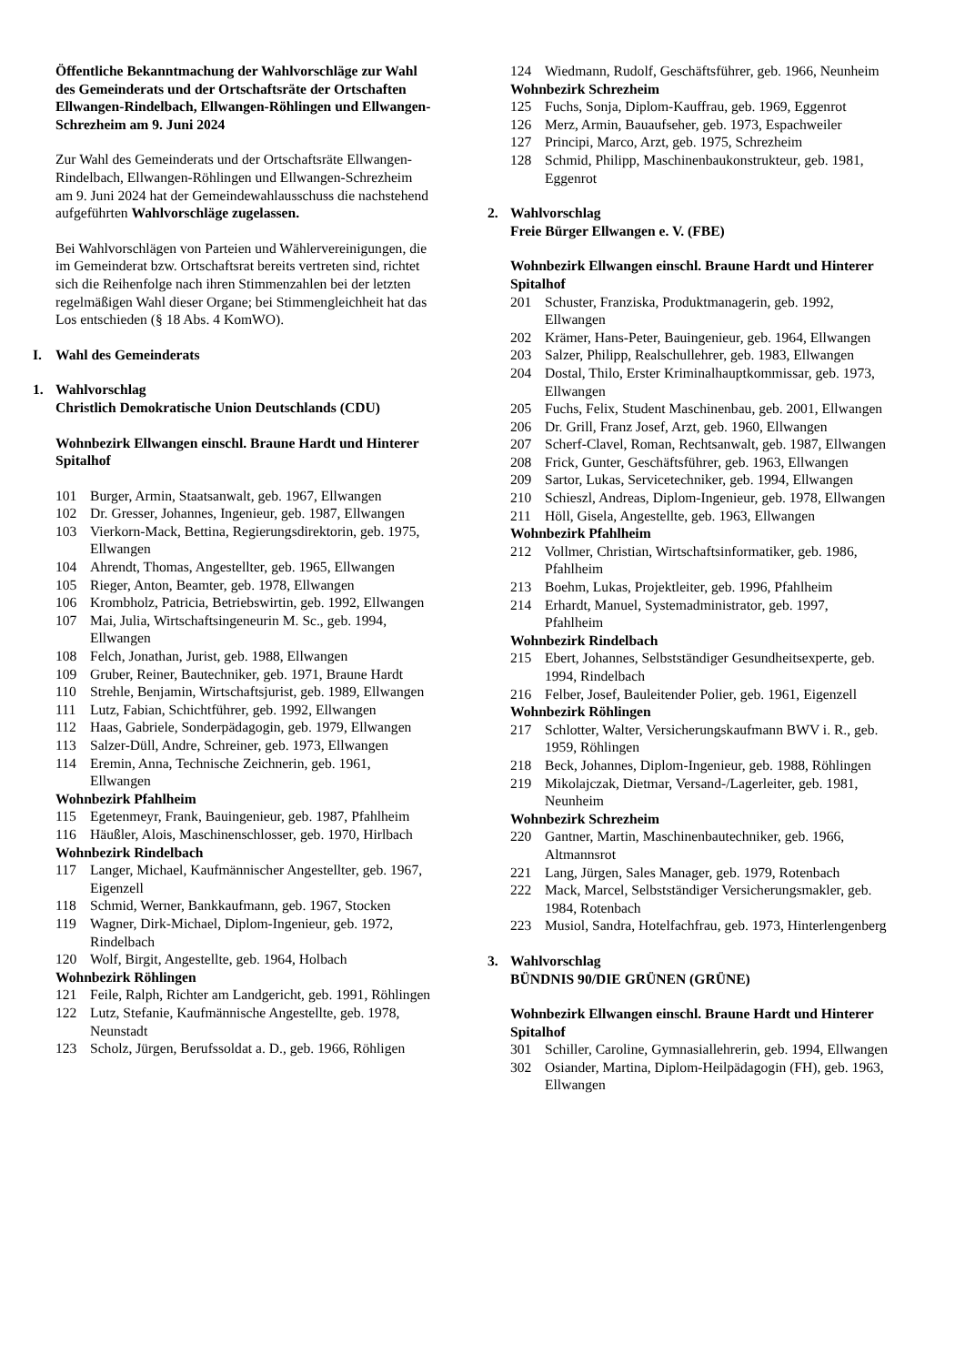Öffentliche Bekanntmachung der Wahlvorschläge zur Wahl des Gemeinderats und der Ortschaftsräte der Ortschaften Ellwangen-Rindelbach, Ellwangen-Röhlingen und Ellwangen-Schrezheim am 9. Juni 2024
Zur Wahl des Gemeinderats und der Ortschaftsräte Ellwangen-Rindelbach, Ellwangen-Röhlingen und Ellwangen-Schrezheim am 9. Juni 2024 hat der Gemeindewahlausschuss die nachstehend aufgeführten Wahlvorschläge zugelassen.
Bei Wahlvorschlägen von Parteien und Wählervereinigungen, die im Gemeinderat bzw. Ortschaftsrat bereits vertreten sind, richtet sich die Reihenfolge nach ihren Stimmenzahlen bei der letzten regelmäßigen Wahl dieser Organe; bei Stimmengleichheit hat das Los entschieden (§ 18 Abs. 4 KomWO).
I. Wahl des Gemeinderats
1. Wahlvorschlag
Christlich Demokratische Union Deutschlands (CDU)
Wohnbezirk Ellwangen einschl. Braune Hardt und Hinterer Spitalhof
101 Burger, Armin, Staatsanwalt, geb. 1967, Ellwangen
102 Dr. Gresser, Johannes, Ingenieur, geb. 1987, Ellwangen
103 Vierkorn-Mack, Bettina, Regierungsdirektorin, geb. 1975, Ellwangen
104 Ahrendt, Thomas, Angestellter, geb. 1965, Ellwangen
105 Rieger, Anton, Beamter, geb. 1978, Ellwangen
106 Krombholz, Patricia, Betriebswirtin, geb. 1992, Ellwangen
107 Mai, Julia, Wirtschaftsingeneurin M. Sc., geb. 1994, Ellwangen
108 Felch, Jonathan, Jurist, geb. 1988, Ellwangen
109 Gruber, Reiner, Bautechniker, geb. 1971, Braune Hardt
110 Strehle, Benjamin, Wirtschaftsjurist, geb. 1989, Ellwangen
111 Lutz, Fabian, Schichtführer, geb. 1992, Ellwangen
112 Haas, Gabriele, Sonderpädagogin, geb. 1979, Ellwangen
113 Salzer-Düll, Andre, Schreiner, geb. 1973, Ellwangen
114 Eremin, Anna, Technische Zeichnerin, geb. 1961, Ellwangen
Wohnbezirk Pfahlheim
115 Egetenmeyr, Frank, Bauingenieur, geb. 1987, Pfahlheim
116 Häußler, Alois, Maschinenschlosser, geb. 1970, Hirlbach
Wohnbezirk Rindelbach
117 Langer, Michael, Kaufmännischer Angestellter, geb. 1967, Eigenzell
118 Schmid, Werner, Bankkaufmann, geb. 1967, Stocken
119 Wagner, Dirk-Michael, Diplom-Ingenieur, geb. 1972, Rindelbach
120 Wolf, Birgit, Angestellte, geb. 1964, Holbach
Wohnbezirk Röhlingen
121 Feile, Ralph, Richter am Landgericht, geb. 1991, Röhlingen
122 Lutz, Stefanie, Kaufmännische Angestellte, geb. 1978, Neunstadt
123 Scholz, Jürgen, Berufssoldat a. D., geb. 1966, Röhligen
124 Wiedmann, Rudolf, Geschäftsführer, geb. 1966, Neunheim
Wohnbezirk Schrezheim
125 Fuchs, Sonja, Diplom-Kauffrau, geb. 1969, Eggenrot
126 Merz, Armin, Bauaufseher, geb. 1973, Espachweiler
127 Principi, Marco, Arzt, geb. 1975, Schrezheim
128 Schmid, Philipp, Maschinenbaukonstrukteur, geb. 1981, Eggenrot
2. Wahlvorschlag
Freie Bürger Ellwangen e. V. (FBE)
Wohnbezirk Ellwangen einschl. Braune Hardt und Hinterer Spitalhof
201 Schuster, Franziska, Produktmanagerin, geb. 1992, Ellwangen
202 Krämer, Hans-Peter, Bauingenieur, geb. 1964, Ellwangen
203 Salzer, Philipp, Realschullehrer, geb. 1983, Ellwangen
204 Dostal, Thilo, Erster Kriminalhauptkommissar, geb. 1973, Ellwangen
205 Fuchs, Felix, Student Maschinenbau, geb. 2001, Ellwangen
206 Dr. Grill, Franz Josef, Arzt, geb. 1960, Ellwangen
207 Scherf-Clavel, Roman, Rechtsanwalt, geb. 1987, Ellwangen
208 Frick, Gunter, Geschäftsführer, geb. 1963, Ellwangen
209 Sartor, Lukas, Servicetechniker, geb. 1994, Ellwangen
210 Schieszl, Andreas, Diplom-Ingenieur, geb. 1978, Ellwangen
211 Höll, Gisela, Angestellte, geb. 1963, Ellwangen
Wohnbezirk Pfahlheim
212 Vollmer, Christian, Wirtschaftsinformatiker, geb. 1986, Pfahlheim
213 Boehm, Lukas, Projektleiter, geb. 1996, Pfahlheim
214 Erhardt, Manuel, Systemadministrator, geb. 1997, Pfahlheim
Wohnbezirk Rindelbach
215 Ebert, Johannes, Selbstständiger Gesundheitsexperte, geb. 1994, Rindelbach
216 Felber, Josef, Bauleitender Polier, geb. 1961, Eigenzell
Wohnbezirk Röhlingen
217 Schlotter, Walter, Versicherungskaufmann BWV i. R., geb. 1959, Röhlingen
218 Beck, Johannes, Diplom-Ingenieur, geb. 1988, Röhlingen
219 Mikolajczak, Dietmar, Versand-/Lagerleiter, geb. 1981, Neunheim
Wohnbezirk Schrezheim
220 Gantner, Martin, Maschinenbautechniker, geb. 1966, Altmannsrot
221 Lang, Jürgen, Sales Manager, geb. 1979, Rotenbach
222 Mack, Marcel, Selbstständiger Versicherungsmakler, geb. 1984, Rotenbach
223 Musiol, Sandra, Hotelfachfrau, geb. 1973, Hinterlengenberg
3. Wahlvorschlag
BÜNDNIS 90/DIE GRÜNEN (GRÜNE)
Wohnbezirk Ellwangen einschl. Braune Hardt und Hinterer Spitalhof
301 Schiller, Caroline, Gymnasiallehrerin, geb. 1994, Ellwangen
302 Osiander, Martina, Diplom-Heilpädagogin (FH), geb. 1963, Ellwangen